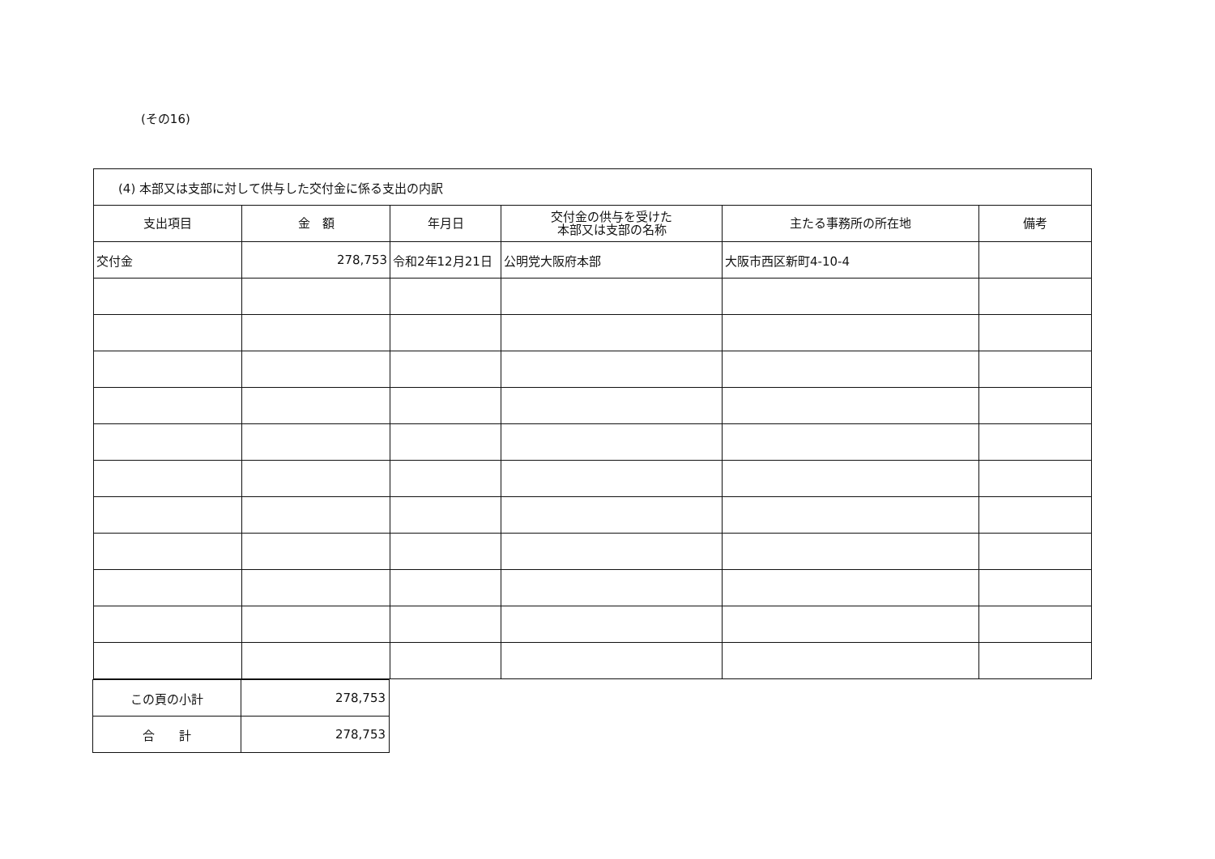(その16)
| (4) 本部又は支部に対して供与した交付金に係る支出の内訳 | | | | | |
| 支出項目 | 金 額 | 年月日 | 交付金の供与を受けた 本部又は支部の名称 | 主たる事務所の所在地 | 備考 |
| 交付金 | 278,753 | 令和2年12月21日 | 公明党大阪府本部 | 大阪市西区新町4-10-4 | |
| この頁の小計 | 278,753 |
| 合 計 | 278,753 |